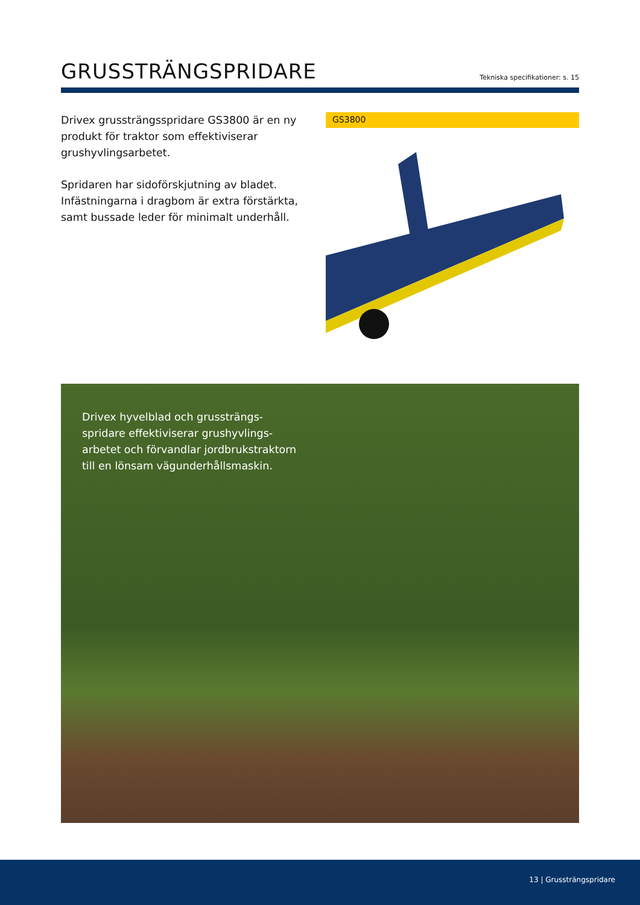GRUSSTRÄNGSPRIDARE
Tekniska specifikationer: s. 15
Drivex grussträngsspridare GS3800 är en ny produkt för traktor som effektiviserar grushyvlingsarbetet.
Spridaren har sidoförskjutning av bladet. Infästningarna i dragbom är extra förstärkta, samt bussade leder för minimalt underhåll.
GS3800
Drivex hyvelblad och grussträngs-spridare effektiviserar grushyvlings-arbetet och förvandlar jordbrukstraktorn till en lönsam vägunderhållsmaskin.
13 | Grussträngspridare